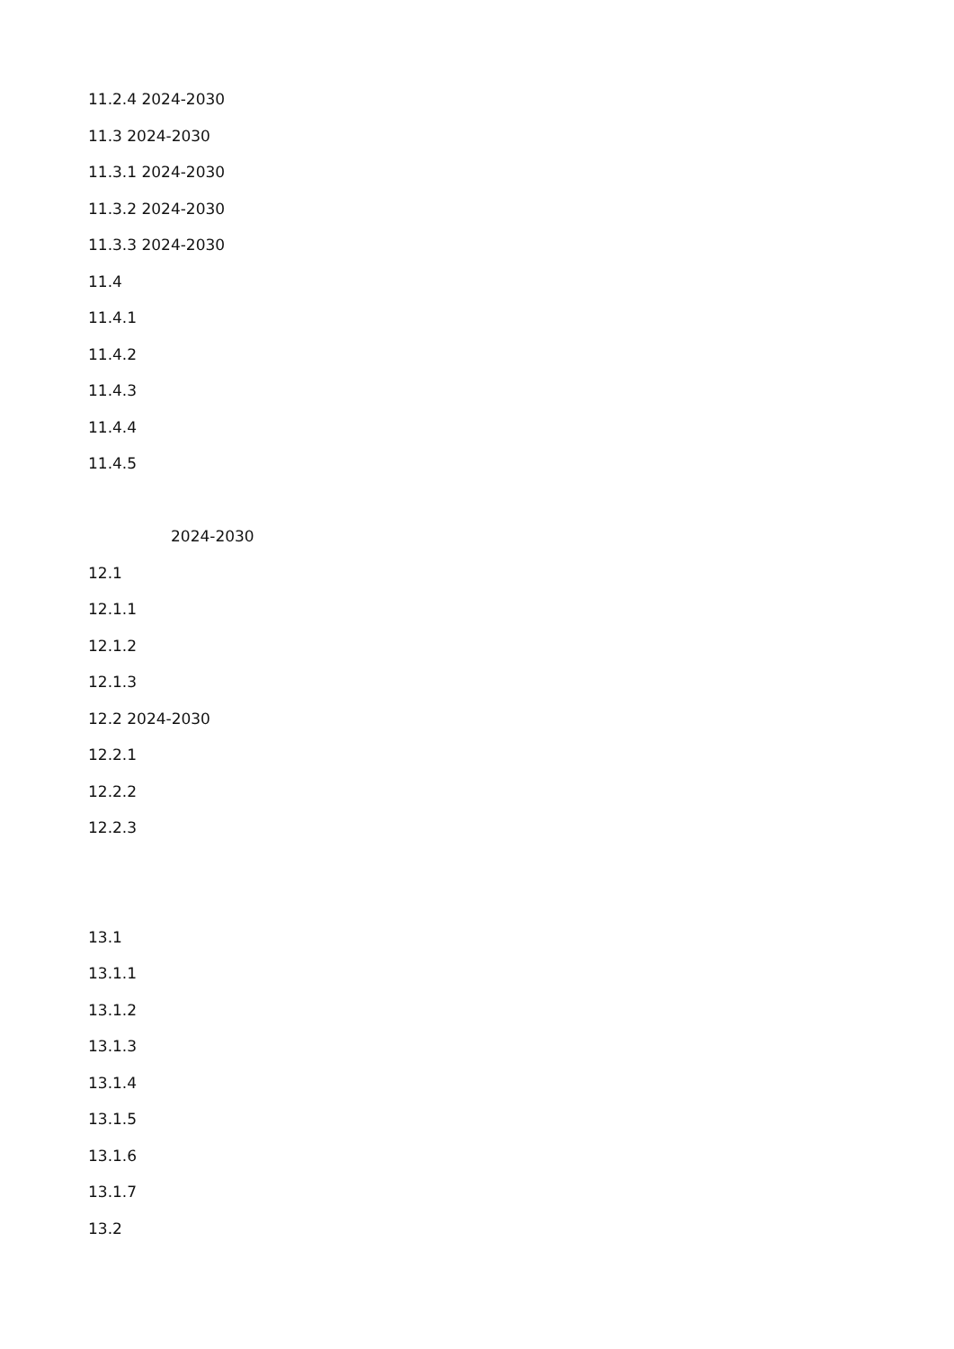11.2.4 2024-2030
11.3 2024-2030
11.3.1 2024-2030
11.3.2 2024-2030
11.3.3 2024-2030
11.4
11.4.1
11.4.2
11.4.3
11.4.4
11.4.5
2024-2030
12.1
12.1.1
12.1.2
12.1.3
12.2 2024-2030
12.2.1
12.2.2
12.2.3
13.1
13.1.1
13.1.2
13.1.3
13.1.4
13.1.5
13.1.6
13.1.7
13.2